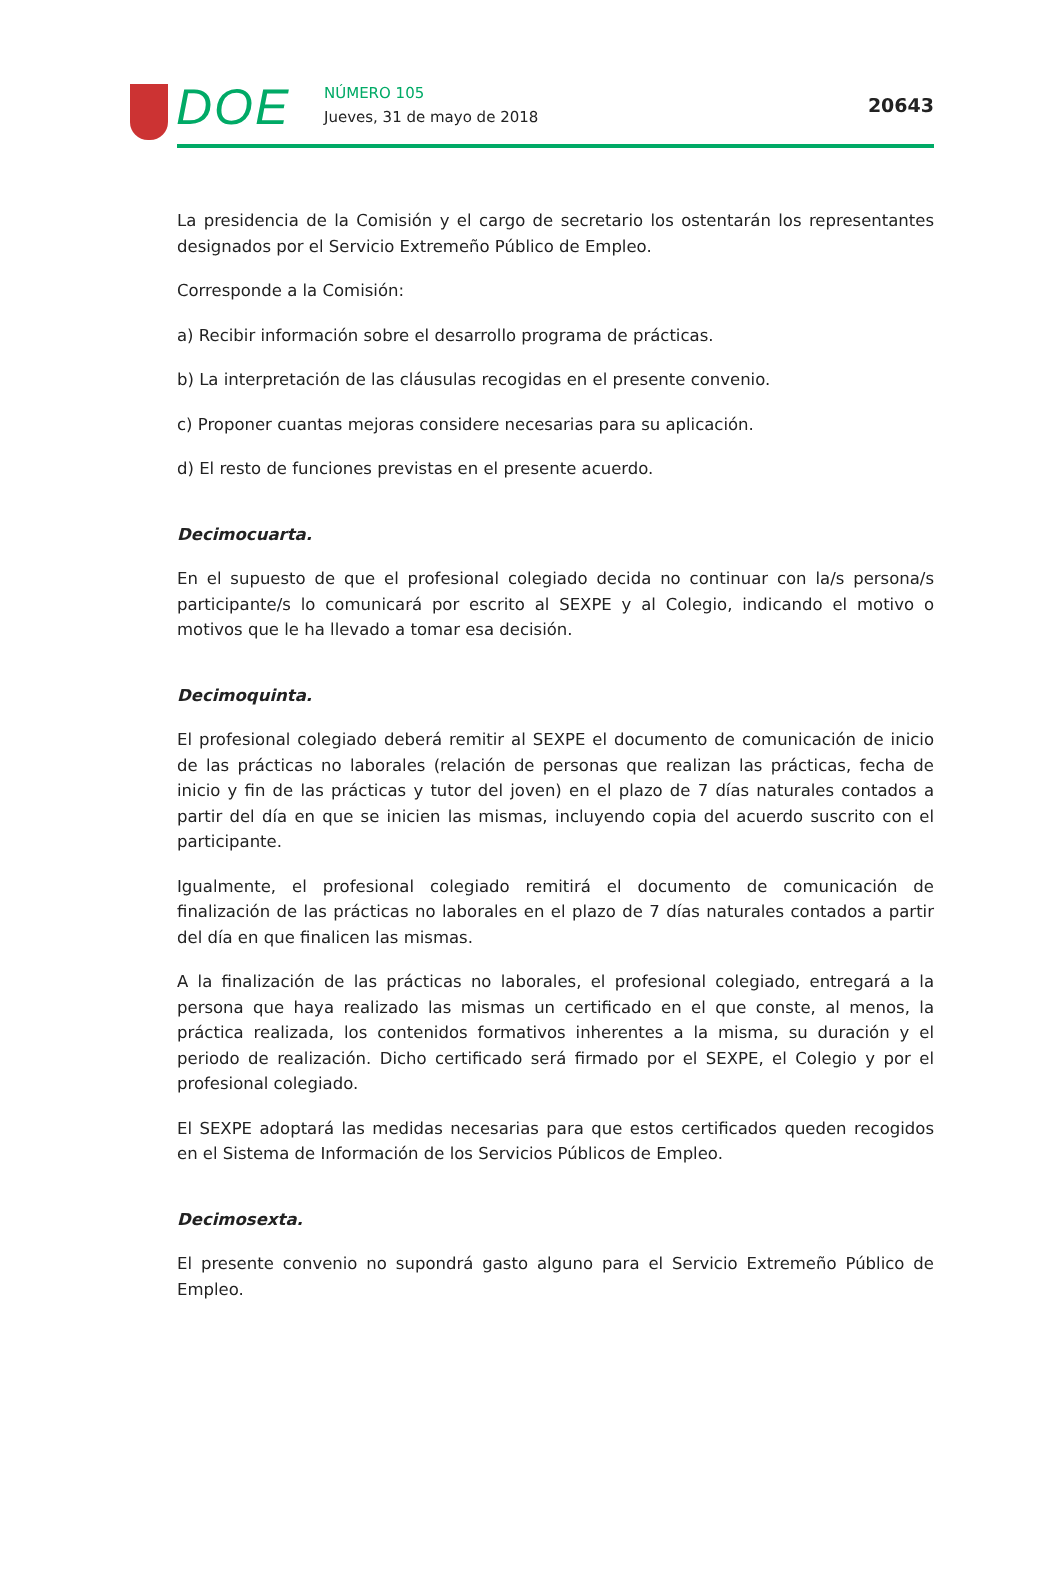DOE NÚMERO 105
Jueves, 31 de mayo de 2018
20643
La presidencia de la Comisión y el cargo de secretario los ostentarán los representantes designados por el Servicio Extremeño Público de Empleo.
Corresponde a la Comisión:
a) Recibir información sobre el desarrollo programa de prácticas.
b) La interpretación de las cláusulas recogidas en el presente convenio.
c) Proponer cuantas mejoras considere necesarias para su aplicación.
d) El resto de funciones previstas en el presente acuerdo.
Decimocuarta.
En el supuesto de que el profesional colegiado decida no continuar con la/s persona/s participante/s lo comunicará por escrito al SEXPE y al Colegio, indicando el motivo o motivos que le ha llevado a tomar esa decisión.
Decimoquinta.
El profesional colegiado deberá remitir al SEXPE el documento de comunicación de inicio de las prácticas no laborales (relación de personas que realizan las prácticas, fecha de inicio y fin de las prácticas y tutor del joven) en el plazo de 7 días naturales contados a partir del día en que se inicien las mismas, incluyendo copia del acuerdo suscrito con el participante.
Igualmente, el profesional colegiado remitirá el documento de comunicación de finalización de las prácticas no laborales en el plazo de 7 días naturales contados a partir del día en que finalicen las mismas.
A la finalización de las prácticas no laborales, el profesional colegiado, entregará a la persona que haya realizado las mismas un certificado en el que conste, al menos, la práctica realizada, los contenidos formativos inherentes a la misma, su duración y el periodo de realización. Dicho certificado será firmado por el SEXPE, el Colegio y por el profesional colegiado.
El SEXPE adoptará las medidas necesarias para que estos certificados queden recogidos en el Sistema de Información de los Servicios Públicos de Empleo.
Decimosexta.
El presente convenio no supondrá gasto alguno para el Servicio Extremeño Público de Empleo.